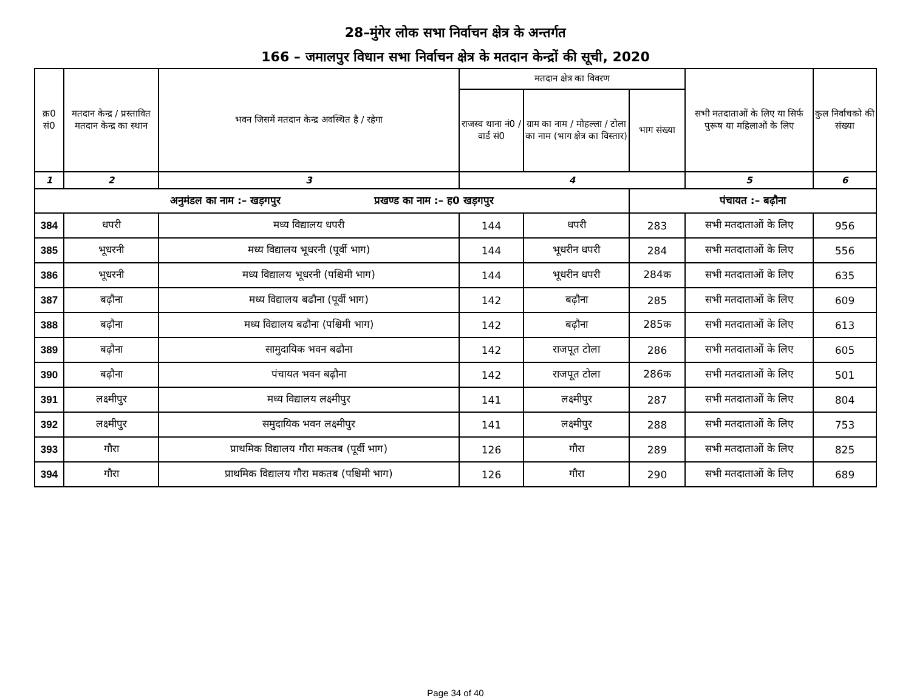28–मुंगेर लोक सभा निर्वाचन क्षेत्र के अन्तर्गत
166 – जमालपुर विधान सभा निर्वाचन क्षेत्र के मतदान केन्द्रों की सूची, 2020
| क्र0 सं0 | मतदान केन्द्र / प्रस्तावित मतदान केन्द्र का स्थान | भवन जिसमें मतदान केन्द्र अवस्थित है / रहेगा | मतदान क्षेत्र का विवरण | | | सभी मतदाताओं के लिए या सिर्फ पुरूष या महिलाओं के लिए | कुल निर्वाचको की संख्या |
| --- | --- | --- | --- | --- | --- | --- | --- |
| | | | राजस्व थाना नं0 / वार्ड सं0 | ग्राम का नाम / मोहल्ला / टोला का नाम (भाग क्षेत्र का विस्तार) | भाग संख्या | | |
| 1 | 2 | 3 | 4 | | | 5 | 6 |
| अनुमंडल का नाम :– खड़गपुर प्रखण्ड का नाम :– ह0 खड़गपुर | | | | | पंचायत :– बढ़ौना | | |
| 384 | धपरी | मध्य विद्यालय धपरी | 144 | धपरी | 283 | सभी मतदाताओं के लिए | 956 |
| 385 | भूधरनी | मध्य विद्यालय भूधरनी (पूर्वी भाग) | 144 | भूधरीन धपरी | 284 | सभी मतदाताओं के लिए | 556 |
| 386 | भूधरनी | मध्य विद्यालय भूधरनी (पश्चिमी भाग) | 144 | भूधरीन धपरी | 284क | सभी मतदाताओं के लिए | 635 |
| 387 | बढ़ौना | मध्य विद्यालय बढौना (पूर्वी भाग) | 142 | बढ़ौना | 285 | सभी मतदाताओं के लिए | 609 |
| 388 | बढ़ौना | मध्य विद्यालय बढौना (पश्चिमी भाग) | 142 | बढ़ौना | 285क | सभी मतदाताओं के लिए | 613 |
| 389 | बढ़ौना | सामुदायिक भवन बढौना | 142 | राजपूत टोला | 286 | सभी मतदाताओं के लिए | 605 |
| 390 | बढ़ौना | पंचायत भवन बढ़ौना | 142 | राजपूत टोला | 286क | सभी मतदाताओं के लिए | 501 |
| 391 | लक्ष्मीपुर | मध्य विद्यालय लक्ष्मीपुर | 141 | लक्ष्मीपुर | 287 | सभी मतदाताओं के लिए | 804 |
| 392 | लक्ष्मीपुर | समुदायिक भवन लक्ष्मीपुर | 141 | लक्ष्मीपुर | 288 | सभी मतदाताओं के लिए | 753 |
| 393 | गौरा | प्राथमिक विद्यालय गौरा मकतब (पूर्वी भाग) | 126 | गौरा | 289 | सभी मतदाताओं के लिए | 825 |
| 394 | गौरा | प्राथमिक विद्यालय गौरा मकतब (पश्चिमी भाग) | 126 | गौरा | 290 | सभी मतदाताओं के लिए | 689 |
Page 34 of 40